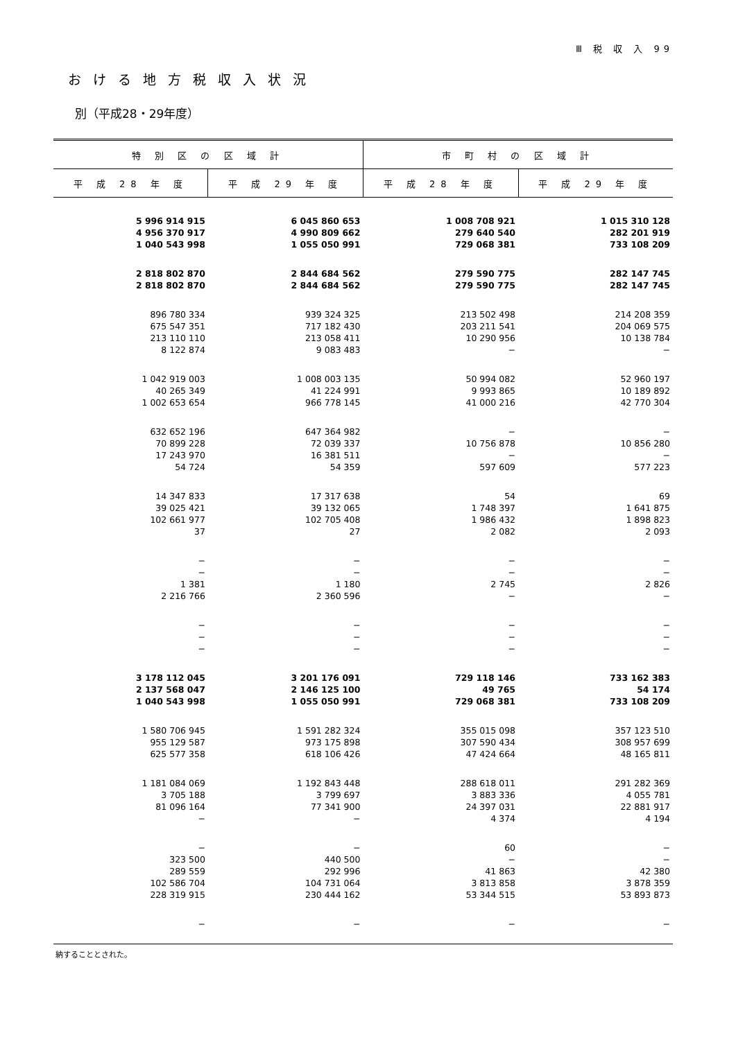Ⅲ 税 収 入 99
おける地方税収入状況
別（平成28・29年度）
| 特 別 区 の 区 域 計 | | 市 町 村 の 区 域 計 | |
| --- | --- | --- | --- |
| 平 成 28 年 度 | 平 成 29 年 度 | 平 成 28 年 度 | 平 成 29 年 度 |
| 5 996 914 915 4 956 370 917 1 040 543 998 | 6 045 860 653 4 990 809 662 1 055 050 991 | 1 008 708 921 279 640 540 729 068 381 | 1 015 310 128 282 201 919 733 108 209 |
| 2 818 802 870 2 818 802 870 | 2 844 684 562 2 844 684 562 | 279 590 775 279 590 775 | 282 147 745 282 147 745 |
| 896 780 334 675 547 351 213 110 110 8 122 874 | 939 324 325 717 182 430 213 058 411 9 083 483 | 213 502 498 203 211 541 10 290 956 − | 214 208 359 204 069 575 10 138 784 − |
| 1 042 919 003 40 265 349 1 002 653 654 | 1 008 003 135 41 224 991 966 778 145 | 50 994 082 9 993 865 41 000 216 | 52 960 197 10 189 892 42 770 304 |
| 632 652 196 70 899 228 17 243 970 54 724 | 647 364 982 72 039 337 16 381 511 54 359 | − 10 756 878 − 597 609 | − 10 856 280 − 577 223 |
| 14 347 833 39 025 421 102 661 977 37 | 17 317 638 39 132 065 102 705 408 27 | 54 1 748 397 1 986 432 2 082 | 69 1 641 875 1 898 823 2 093 |
| − − 1 381 2 216 766 | − − 1 180 2 360 596 | − − 2 745 − | − − 2 826 − |
| − − − | − − − | − − − | − − − |
| 3 178 112 045 2 137 568 047 1 040 543 998 | 3 201 176 091 2 146 125 100 1 055 050 991 | 729 118 146 49 765 729 068 381 | 733 162 383 54 174 733 108 209 |
| 1 580 706 945 955 129 587 625 577 358 | 1 591 282 324 973 175 898 618 106 426 | 355 015 098 307 590 434 47 424 664 | 357 123 510 308 957 699 48 165 811 |
| 1 181 084 069 3 705 188 81 096 164 − | 1 192 843 448 3 799 697 77 341 900 − | 288 618 011 3 883 336 24 397 031 4 374 | 291 282 369 4 055 781 22 881 917 4 194 |
| − 323 500 289 559 102 586 704 228 319 915 | − 440 500 292 996 104 731 064 230 444 162 | 60 − 41 863 3 813 858 53 344 515 | − − 42 380 3 878 359 53 893 873 |
| − | − | − | − |
納することとされた。